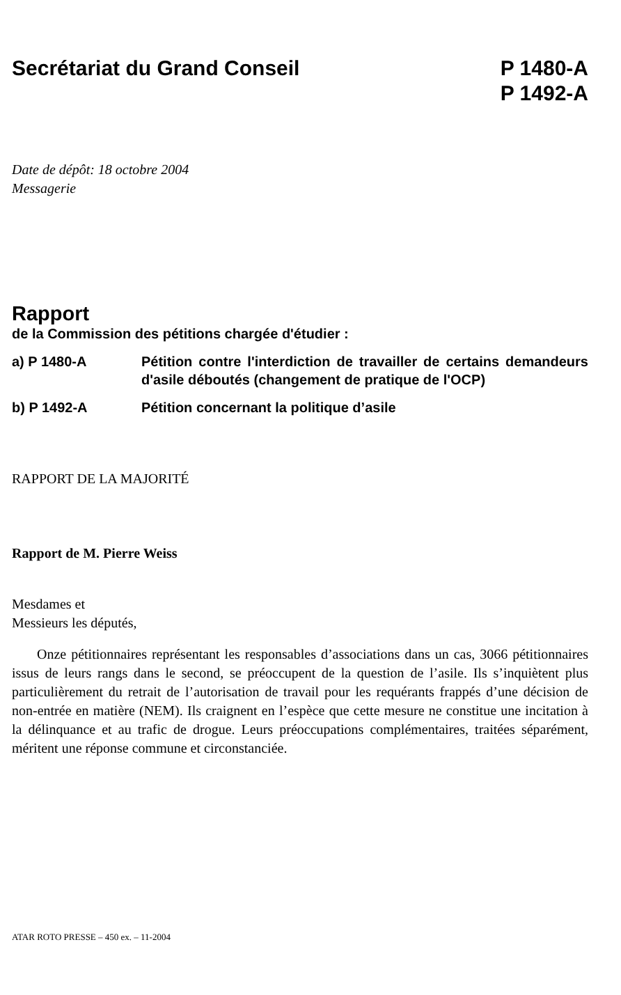Secrétariat du Grand Conseil P 1480-A
P 1492-A
Date de dépôt: 18 octobre 2004
Messagerie
Rapport
de la Commission des pétitions chargée d'étudier :
a) P 1480-A Pétition contre l'interdiction de travailler de certains demandeurs d'asile déboutés (changement de pratique de l'OCP)
b) P 1492-A Pétition concernant la politique d’asile
RAPPORT DE LA MAJORITÉ
Rapport de M. Pierre Weiss
Mesdames et
Messieurs les députés,
Onze pétitionnaires représentant les responsables d’associations dans un cas, 3066 pétitionnaires issus de leurs rangs dans le second, se préoccupent de la question de l’asile. Ils s’inquiètent plus particulièrement du retrait de l’autorisation de travail pour les requérants frappés d’une décision de non-entrée en matière (NEM). Ils craignent en l’espèce que cette mesure ne constitue une incitation à la délinquance et au trafic de drogue. Leurs préoccupations complémentaires, traitées séparément, méritent une réponse commune et circonstanciée.
ATAR ROTO PRESSE – 450 ex. – 11-2004